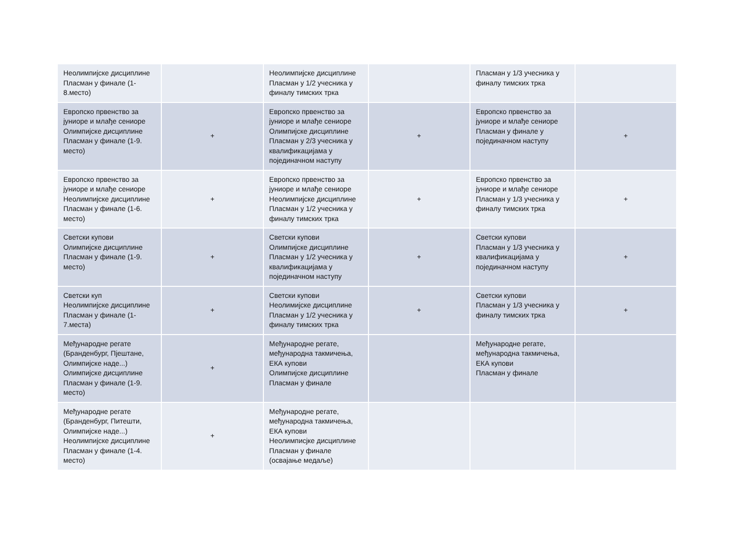| Неолимпијске дисциплине Пласман у финале (1-8.место) | | Неолимпијске дисциплине Пласман у 1/2 учесника у финалу тимских трка | | Пласман у 1/3 учесника у финалу тимских трка | |
| Европско првенство за јуниоре и млађе сениоре Олимпијске дисциплине Пласман у финале (1-9. место) | + | Европско првенство за јуниоре и млађе сениоре Олимпијске дисциплине Пласман у 2/3 учесника у квалификацијама у појединачном наступу | + | Европско првенство за јуниоре и млађе сениоре Пласман у финале у појединачном наступу | + |
| Европско првенство за јуниоре и млађе сениоре Неолимпијске дисциплине Пласман у финале (1-6. место) | + | Европско првенство за јуниоре и млађе сениоре Неолимпијске дисциплине Пласман у 1/2 учесника у финалу тимских трка | + | Европско првенство за јуниоре и млађе сениоре Пласман у 1/3 учесника у финалу тимских трка | + |
| Светски купови Олимпијске дисциплине Пласман у финале (1-9. место) | + | Светски купови Олимпијске дисциплине Пласман у 1/2 учесника у квалификацијама у појединачном наступу | + | Светски купови Пласман у 1/3 учесника у квалификацијама у појединачном наступу | + |
| Светски куп Неолимпијске дисциплине Пласман у финале (1-7.места) | + | Светски купови Неолимијске дисциплине Пласман у 1/2 учесника у финалу тимских трка | + | Светски купови Пласман у 1/3 учесника у финалу тимских трка | + |
| Међународне регате (Бранденбург, Пјештане, Олимпијске наде...) Олимпијске дисциплине Пласман у финале (1-9. место) | + | Међународне регате, међународна такмичења, ЕКА купови Олимпијске дисциплине Пласман у финале | | Међународне регате, међународна такмичења, ЕКА купови Пласман у финале | |
| Међународне регате (Бранденбург, Питешти, Олимпијске наде...) Неолимпијске дисциплине Пласман у финале (1-4. место) | + | Међународне регате, међународна такмичења, ЕКА купови Неолимписјке дисциплине Пласман у финале (освајање медаље) | | | |